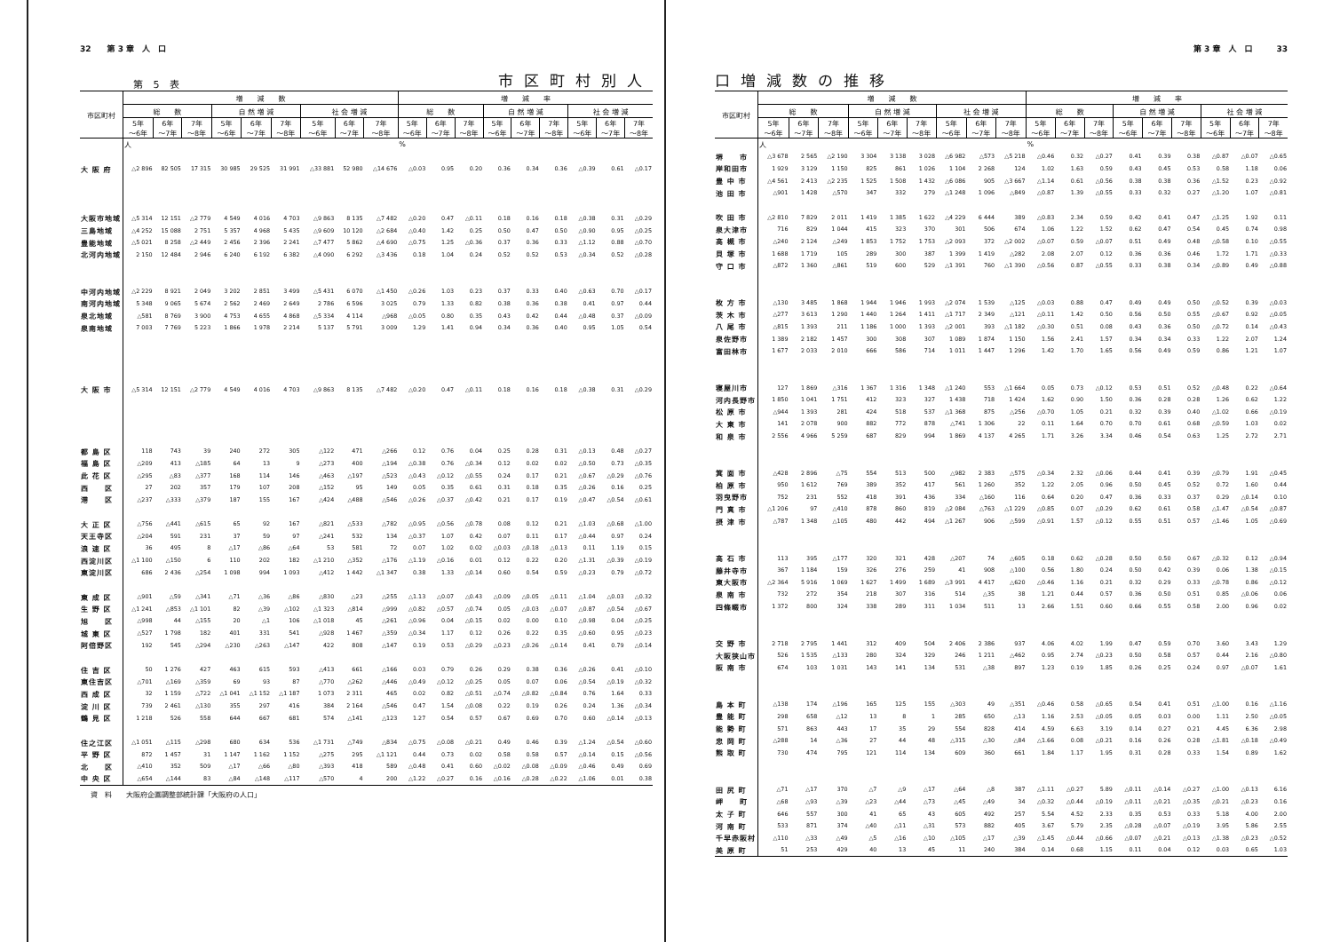32　　第 3 章　人　口
第 5 表 市区町村別人
| 市区町村 | 増 減 数 | | | | | | | | | 増 減 率 | | | | | | | | |
| --- | --- | --- | --- | --- | --- | --- | --- | --- | --- | --- | --- | --- | --- | --- | --- | --- | --- | --- |
| | 総 数 | | | 自 然 増 減 | | | 社 会 増 減 | | | 総 数 | | | 自 然 増 減 | | | 社 会 増 減 | | |
| | 5年 ～6年 | 6年 ～7年 | 7年 ～8年 | 5年 ～6年 | 6年 ～7年 | 7年 ～8年 | 5年 ～6年 | 6年 ～7年 | 7年 ～8年 | 5年 ～6年 | 6年 ～7年 | 7年 ～8年 | 5年 ～6年 | 6年 ～7年 | 7年 ～8年 | 5年 ～6年 | 6年 ～7年 | 7年 ～8年 |
| | 人 | | | | | | | | | % | | | | | | | | |
| 大 阪 府 | △2 896 | 82 505 | 17 315 | 30 985 | 29 525 | 31 991 | △33 881 | 52 980 | △14 676 | △0.03 | 0.95 | 0.20 | 0.36 | 0.34 | 0.36 | △0.39 | 0.61 | △0.17 |
| 大阪市地域 | △5 314 | 12 151 | △2 779 | 4 549 | 4 016 | 4 703 | △9 863 | 8 135 | △7 482 | △0.20 | 0.47 | △0.11 | 0.18 | 0.16 | 0.18 | △0.38 | 0.31 | △0.29 |
| 三島地域 | △4 252 | 15 088 | 2 751 | 5 357 | 4 968 | 5 435 | △9 609 | 10 120 | △2 684 | △0.40 | 1.42 | 0.25 | 0.50 | 0.47 | 0.50 | △0.90 | 0.95 | △0.25 |
| 豊能地域 | △5 021 | 8 258 | △2 449 | 2 456 | 2 396 | 2 241 | △7 477 | 5 862 | △4 690 | △0.75 | 1.25 | △0.36 | 0.37 | 0.36 | 0.33 | △1.12 | 0.88 | △0.70 |
| 北河内地域 | 2 150 | 12 484 | 2 946 | 6 240 | 6 192 | 6 382 | △4 090 | 6 292 | △3 436 | 0.18 | 1.04 | 0.24 | 0.52 | 0.52 | 0.53 | △0.34 | 0.52 | △0.28 |
| 中河内地域 | △2 229 | 8 921 | 2 049 | 3 202 | 2 851 | 3 499 | △5 431 | 6 070 | △1 450 | △0.26 | 1.03 | 0.23 | 0.37 | 0.33 | 0.40 | △0.63 | 0.70 | △0.17 |
| 南河内地域 | 5 348 | 9 065 | 5 674 | 2 562 | 2 469 | 2 649 | 2 786 | 6 596 | 3 025 | 0.79 | 1.33 | 0.82 | 0.38 | 0.36 | 0.38 | 0.41 | 0.97 | 0.44 |
| 泉北地域 | △581 | 8 769 | 3 900 | 4 753 | 4 655 | 4 868 | △5 334 | 4 114 | △968 | △0.05 | 0.80 | 0.35 | 0.43 | 0.42 | 0.44 | △0.48 | 0.37 | △0.09 |
| 泉南地域 | 7 003 | 7 769 | 5 223 | 1 866 | 1 978 | 2 214 | 5 137 | 5 791 | 3 009 | 1.29 | 1.41 | 0.94 | 0.34 | 0.36 | 0.40 | 0.95 | 1.05 | 0.54 |
| 大 阪 市 | △5 314 | 12 151 | △2 779 | 4 549 | 4 016 | 4 703 | △9 863 | 8 135 | △7 482 | △0.20 | 0.47 | △0.11 | 0.18 | 0.16 | 0.18 | △0.38 | 0.31 | △0.29 |
| 都 島 区 | 118 | 743 | 39 | 240 | 272 | 305 | △122 | 471 | △266 | 0.12 | 0.76 | 0.04 | 0.25 | 0.28 | 0.31 | △0.13 | 0.48 | △0.27 |
| 福 島 区 | △209 | 413 | △185 | 64 | 13 | 9 | △273 | 400 | △194 | △0.38 | 0.76 | △0.34 | 0.12 | 0.02 | 0.02 | △0.50 | 0.73 | △0.35 |
| 此 花 区 | △295 | △83 | △377 | 168 | 114 | 146 | △463 | △197 | △523 | △0.43 | △0.12 | △0.55 | 0.24 | 0.17 | 0.21 | △0.67 | △0.29 | △0.76 |
| 西 区 | 27 | 202 | 357 | 179 | 107 | 208 | △152 | 95 | 149 | 0.05 | 0.35 | 0.61 | 0.31 | 0.18 | 0.35 | △0.26 | 0.16 | 0.25 |
| 港 区 | △237 | △333 | △379 | 187 | 155 | 167 | △424 | △488 | △546 | △0.26 | △0.37 | △0.42 | 0.21 | 0.17 | 0.19 | △0.47 | △0.54 | △0.61 |
| 大 正 区 | △756 | △441 | △615 | 65 | 92 | 167 | △821 | △533 | △782 | △0.95 | △0.56 | △0.78 | 0.08 | 0.12 | 0.21 | △1.03 | △0.68 | △1.00 |
| 天王寺区 | △204 | 591 | 231 | 37 | 59 | 97 | △241 | 532 | 134 | △0.37 | 1.07 | 0.42 | 0.07 | 0.11 | 0.17 | △0.44 | 0.97 | 0.24 |
| 浪 速 区 | 36 | 495 | 8 | △17 | △86 | △64 | 53 | 581 | 72 | 0.07 | 1.02 | 0.02 | △0.03 | △0.18 | △0.13 | 0.11 | 1.19 | 0.15 |
| 西淀川区 | △1 100 | △150 | 6 | 110 | 202 | 182 | △1 210 | △352 | △176 | △1.19 | △0.16 | 0.01 | 0.12 | 0.22 | 0.20 | △1.31 | △0.39 | △0.19 |
| 東淀川区 | 686 | 2 436 | △254 | 1 098 | 994 | 1 093 | △412 | 1 442 | △1 347 | 0.38 | 1.33 | △0.14 | 0.60 | 0.54 | 0.59 | △0.23 | 0.79 | △0.72 |
| 東 成 区 | △901 | △59 | △341 | △71 | △36 | △86 | △830 | △23 | △255 | △1.13 | △0.07 | △0.43 | △0.09 | △0.05 | △0.11 | △1.04 | △0.03 | △0.32 |
| 生 野 区 | △1 241 | △853 | △1 101 | 82 | △39 | △102 | △1 323 | △814 | △999 | △0.82 | △0.57 | △0.74 | 0.05 | △0.03 | △0.07 | △0.87 | △0.54 | △0.67 |
| 旭 区 | △998 | 44 | △155 | 20 | △1 | 106 | △1 018 | 45 | △261 | △0.96 | 0.04 | △0.15 | 0.02 | 0.00 | 0.10 | △0.98 | 0.04 | △0.25 |
| 城 東 区 | △527 | 1 798 | 182 | 401 | 331 | 541 | △928 | 1 467 | △359 | △0.34 | 1.17 | 0.12 | 0.26 | 0.22 | 0.35 | △0.60 | 0.95 | △0.23 |
| 阿倍野区 | 192 | 545 | △294 | △230 | △263 | △147 | 422 | 808 | △147 | 0.19 | 0.53 | △0.29 | △0.23 | △0.26 | △0.14 | 0.41 | 0.79 | △0.14 |
| 住 吉 区 | 50 | 1 276 | 427 | 463 | 615 | 593 | △413 | 661 | △166 | 0.03 | 0.79 | 0.26 | 0.29 | 0.38 | 0.36 | △0.26 | 0.41 | △0.10 |
| 東住吉区 | △701 | △169 | △359 | 69 | 93 | 87 | △770 | △262 | △446 | △0.49 | △0.12 | △0.25 | 0.05 | 0.07 | 0.06 | △0.54 | △0.19 | △0.32 |
| 西 成 区 | 32 | 1 159 | △722 | △1 041 | △1 152 | △1 187 | 1 073 | 2 311 | 465 | 0.02 | 0.82 | △0.51 | △0.74 | △0.82 | △0.84 | 0.76 | 1.64 | 0.33 |
| 淀 川 区 | 739 | 2 461 | △130 | 355 | 297 | 416 | 384 | 2 164 | △546 | 0.47 | 1.54 | △0.08 | 0.22 | 0.19 | 0.26 | 0.24 | 1.36 | △0.34 |
| 鶴 見 区 | 1 218 | 526 | 558 | 644 | 667 | 681 | 574 | △141 | △123 | 1.27 | 0.54 | 0.57 | 0.67 | 0.69 | 0.70 | 0.60 | △0.14 | △0.13 |
| 住之江区 | △1 051 | △115 | △298 | 680 | 634 | 536 | △1 731 | △749 | △834 | △0.75 | △0.08 | △0.21 | 0.49 | 0.46 | 0.39 | △1.24 | △0.54 | △0.60 |
| 平 野 区 | 872 | 1 457 | 31 | 1 147 | 1 162 | 1 152 | △275 | 295 | △1 121 | 0.44 | 0.73 | 0.02 | 0.58 | 0.58 | 0.57 | △0.14 | 0.15 | △0.56 |
| 北 区 | △410 | 352 | 509 | △17 | △66 | △80 | △393 | 418 | 589 | △0.48 | 0.41 | 0.60 | △0.02 | △0.08 | △0.09 | △0.46 | 0.49 | 0.69 |
| 中 央 区 | △654 | △144 | 83 | △84 | △148 | △117 | △570 | 4 | 200 | △1.22 | △0.27 | 0.16 | △0.16 | △0.28 | △0.22 | △1.06 | 0.01 | 0.38 |
資　料　　大阪府企画調整部統計課「大阪府の人口」
第 3 章　人　口　　　33
口増減数の推移
| 市区町村 | 増 減 数 | | | | | | | | | 増 減 率 | | | | | | | | |
| --- | --- | --- | --- | --- | --- | --- | --- | --- | --- | --- | --- | --- | --- | --- | --- | --- | --- | --- |
| | 総 数 | | | 自 然 増 減 | | | 社 会 増 減 | | | 総 数 | | | 自 然 増 減 | | | 社 会 増 減 | | |
| | 5年 ～6年 | 6年 ～7年 | 7年 ～8年 | 5年 ～6年 | 6年 ～7年 | 7年 ～8年 | 5年 ～6年 | 6年 ～7年 | 7年 ～8年 | 5年 ～6年 | 6年 ～7年 | 7年 ～8年 | 5年 ～6年 | 6年 ～7年 | 7年 ～8年 | 5年 ～6年 | 6年 ～7年 | 7年 ～8年 |
| | 人 | | | | | | | | | % | | | | | | | | |
| 堺 市 | △3 678 | 2 565 | △2 190 | 3 304 | 3 138 | 3 028 | △6 982 | △573 | △5 218 | △0.46 | 0.32 | △0.27 | 0.41 | 0.39 | 0.38 | △0.87 | △0.07 | △0.65 |
| 岸和田市 | 1 929 | 3 129 | 1 150 | 825 | 861 | 1 026 | 1 104 | 2 268 | 124 | 1.02 | 1.63 | 0.59 | 0.43 | 0.45 | 0.53 | 0.58 | 1.18 | 0.06 |
| 豊 中 市 | △4 561 | 2 413 | △2 235 | 1 525 | 1 508 | 1 432 | △6 086 | 905 | △3 667 | △1.14 | 0.61 | △0.56 | 0.38 | 0.38 | 0.36 | △1.52 | 0.23 | △0.92 |
| 池 田 市 | △901 | 1 428 | △570 | 347 | 332 | 279 | △1 248 | 1 096 | △849 | △0.87 | 1.39 | △0.55 | 0.33 | 0.32 | 0.27 | △1.20 | 1.07 | △0.81 |
| 吹 田 市 | △2 810 | 7 829 | 2 011 | 1 419 | 1 385 | 1 622 | △4 229 | 6 444 | 389 | △0.83 | 2.34 | 0.59 | 0.42 | 0.41 | 0.47 | △1.25 | 1.92 | 0.11 |
| 泉大津市 | 716 | 829 | 1 044 | 415 | 323 | 370 | 301 | 506 | 674 | 1.06 | 1.22 | 1.52 | 0.62 | 0.47 | 0.54 | 0.45 | 0.74 | 0.98 |
| 高 槻 市 | △240 | 2 124 | △249 | 1 853 | 1 752 | 1 753 | △2 093 | 372 | △2 002 | △0.07 | 0.59 | △0.07 | 0.51 | 0.49 | 0.48 | △0.58 | 0.10 | △0.55 |
| 貝 塚 市 | 1 688 | 1 719 | 105 | 289 | 300 | 387 | 1 399 | 1 419 | △282 | 2.08 | 2.07 | 0.12 | 0.36 | 0.36 | 0.46 | 1.72 | 1.71 | △0.33 |
| 守 口 市 | △872 | 1 360 | △861 | 519 | 600 | 529 | △1 391 | 760 | △1 390 | △0.56 | 0.87 | △0.55 | 0.33 | 0.38 | 0.34 | △0.89 | 0.49 | △0.88 |
| 枚 方 市 | △130 | 3 485 | 1 868 | 1 944 | 1 946 | 1 993 | △2 074 | 1 539 | △125 | △0.03 | 0.88 | 0.47 | 0.49 | 0.49 | 0.50 | △0.52 | 0.39 | △0.03 |
| 茨 木 市 | △277 | 3 613 | 1 290 | 1 440 | 1 264 | 1 411 | △1 717 | 2 349 | △121 | △0.11 | 1.42 | 0.50 | 0.56 | 0.50 | 0.55 | △0.67 | 0.92 | △0.05 |
| 八 尾 市 | △815 | 1 393 | 211 | 1 186 | 1 000 | 1 393 | △2 001 | 393 | △1 182 | △0.30 | 0.51 | 0.08 | 0.43 | 0.36 | 0.50 | △0.72 | 0.14 | △0.43 |
| 泉佐野市 | 1 389 | 2 182 | 1 457 | 300 | 308 | 307 | 1 089 | 1 874 | 1 150 | 1.56 | 2.41 | 1.57 | 0.34 | 0.34 | 0.33 | 1.22 | 2.07 | 1.24 |
| 富田林市 | 1 677 | 2 033 | 2 010 | 666 | 586 | 714 | 1 011 | 1 447 | 1 296 | 1.42 | 1.70 | 1.65 | 0.56 | 0.49 | 0.59 | 0.86 | 1.21 | 1.07 |
| 寝屋川市 | 127 | 1 869 | △316 | 1 367 | 1 316 | 1 348 | △1 240 | 553 | △1 664 | 0.05 | 0.73 | △0.12 | 0.53 | 0.51 | 0.52 | △0.48 | 0.22 | △0.64 |
| 河内長野市 | 1 850 | 1 041 | 1 751 | 412 | 323 | 327 | 1 438 | 718 | 1 424 | 1.62 | 0.90 | 1.50 | 0.36 | 0.28 | 0.28 | 1.26 | 0.62 | 1.22 |
| 松 原 市 | △944 | 1 393 | 281 | 424 | 518 | 537 | △1 368 | 875 | △256 | △0.70 | 1.05 | 0.21 | 0.32 | 0.39 | 0.40 | △1.02 | 0.66 | △0.19 |
| 大 東 市 | 141 | 2 078 | 900 | 882 | 772 | 878 | △741 | 1 306 | 22 | 0.11 | 1.64 | 0.70 | 0.70 | 0.61 | 0.68 | △0.59 | 1.03 | 0.02 |
| 和 泉 市 | 2 556 | 4 966 | 5 259 | 687 | 829 | 994 | 1 869 | 4 137 | 4 265 | 1.71 | 3.26 | 3.34 | 0.46 | 0.54 | 0.63 | 1.25 | 2.72 | 2.71 |
| 箕 面 市 | △428 | 2 896 | △75 | 554 | 513 | 500 | △982 | 2 383 | △575 | △0.34 | 2.32 | △0.06 | 0.44 | 0.41 | 0.39 | △0.79 | 1.91 | △0.45 |
| 柏 原 市 | 950 | 1 612 | 769 | 389 | 352 | 417 | 561 | 1 260 | 352 | 1.22 | 2.05 | 0.96 | 0.50 | 0.45 | 0.52 | 0.72 | 1.60 | 0.44 |
| 羽曳野市 | 752 | 231 | 552 | 418 | 391 | 436 | 334 | △160 | 116 | 0.64 | 0.20 | 0.47 | 0.36 | 0.33 | 0.37 | 0.29 | △0.14 | 0.10 |
| 門 真 市 | △1 206 | 97 | △410 | 878 | 860 | 819 | △2 084 | △763 | △1 229 | △0.85 | 0.07 | △0.29 | 0.62 | 0.61 | 0.58 | △1.47 | △0.54 | △0.87 |
| 摂 津 市 | △787 | 1 348 | △105 | 480 | 442 | 494 | △1 267 | 906 | △599 | △0.91 | 1.57 | △0.12 | 0.55 | 0.51 | 0.57 | △1.46 | 1.05 | △0.69 |
| 高 石 市 | 113 | 395 | △177 | 320 | 321 | 428 | △207 | 74 | △605 | 0.18 | 0.62 | △0.28 | 0.50 | 0.50 | 0.67 | △0.32 | 0.12 | △0.94 |
| 藤井寺市 | 367 | 1 184 | 159 | 326 | 276 | 259 | 41 | 908 | △100 | 0.56 | 1.80 | 0.24 | 0.50 | 0.42 | 0.39 | 0.06 | 1.38 | △0.15 |
| 東大阪市 | △2 364 | 5 916 | 1 069 | 1 627 | 1 499 | 1 689 | △3 991 | 4 417 | △620 | △0.46 | 1.16 | 0.21 | 0.32 | 0.29 | 0.33 | △0.78 | 0.86 | △0.12 |
| 泉 南 市 | 732 | 272 | 354 | 218 | 307 | 316 | 514 | △35 | 38 | 1.21 | 0.44 | 0.57 | 0.36 | 0.50 | 0.51 | 0.85 | △0.06 | 0.06 |
| 四條畷市 | 1 372 | 800 | 324 | 338 | 289 | 311 | 1 034 | 511 | 13 | 2.66 | 1.51 | 0.60 | 0.66 | 0.55 | 0.58 | 2.00 | 0.96 | 0.02 |
| 交 野 市 | 2 718 | 2 795 | 1 441 | 312 | 409 | 504 | 2 406 | 2 386 | 937 | 4.06 | 4.02 | 1.99 | 0.47 | 0.59 | 0.70 | 3.60 | 3.43 | 1.29 |
| 大阪狭山市 | 526 | 1 535 | △133 | 280 | 324 | 329 | 246 | 1 211 | △462 | 0.95 | 2.74 | △0.23 | 0.50 | 0.58 | 0.57 | 0.44 | 2.16 | △0.80 |
| 阪 南 市 | 674 | 103 | 1 031 | 143 | 141 | 134 | 531 | △38 | 897 | 1.23 | 0.19 | 1.85 | 0.26 | 0.25 | 0.24 | 0.97 | △0.07 | 1.61 |
| 島 本 町 | △138 | 174 | △196 | 165 | 125 | 155 | △303 | 49 | △351 | △0.46 | 0.58 | △0.65 | 0.54 | 0.41 | 0.51 | △1.00 | 0.16 | △1.16 |
| 豊 能 町 | 298 | 658 | △12 | 13 | 8 | 1 | 285 | 650 | △13 | 1.16 | 2.53 | △0.05 | 0.05 | 0.03 | 0.00 | 1.11 | 2.50 | △0.05 |
| 能 勢 町 | 571 | 863 | 443 | 17 | 35 | 29 | 554 | 828 | 414 | 4.59 | 6.63 | 3.19 | 0.14 | 0.27 | 0.21 | 4.45 | 6.36 | 2.98 |
| 忠 岡 町 | △288 | 14 | △36 | 27 | 44 | 48 | △315 | △30 | △84 | △1.66 | 0.08 | △0.21 | 0.16 | 0.26 | 0.28 | △1.81 | △0.18 | △0.49 |
| 熊 取 町 | 730 | 474 | 795 | 121 | 114 | 134 | 609 | 360 | 661 | 1.84 | 1.17 | 1.95 | 0.31 | 0.28 | 0.33 | 1.54 | 0.89 | 1.62 |
| 田 尻 町 | △71 | △17 | 370 | △7 | △9 | △17 | △64 | △8 | 387 | △1.11 | △0.27 | 5.89 | △0.11 | △0.14 | △0.27 | △1.00 | △0.13 | 6.16 |
| 岬 町 | △68 | △93 | △39 | △23 | △44 | △73 | △45 | △49 | 34 | △0.32 | △0.44 | △0.19 | △0.11 | △0.21 | △0.35 | △0.21 | △0.23 | 0.16 |
| 太 子 町 | 646 | 557 | 300 | 41 | 65 | 43 | 605 | 492 | 257 | 5.54 | 4.52 | 2.33 | 0.35 | 0.53 | 0.33 | 5.18 | 4.00 | 2.00 |
| 河 南 町 | 533 | 871 | 374 | △40 | △11 | △31 | 573 | 882 | 405 | 3.67 | 5.79 | 2.35 | △0.28 | △0.07 | △0.19 | 3.95 | 5.86 | 2.55 |
| 千早赤阪村 | △110 | △33 | △49 | △5 | △16 | △10 | △105 | △17 | △39 | △1.45 | △0.44 | △0.66 | △0.07 | △0.21 | △0.13 | △1.38 | △0.23 | △0.52 |
| 美 原 町 | 51 | 253 | 429 | 40 | 13 | 45 | 11 | 240 | 384 | 0.14 | 0.68 | 1.15 | 0.11 | 0.04 | 0.12 | 0.03 | 0.65 | 1.03 |